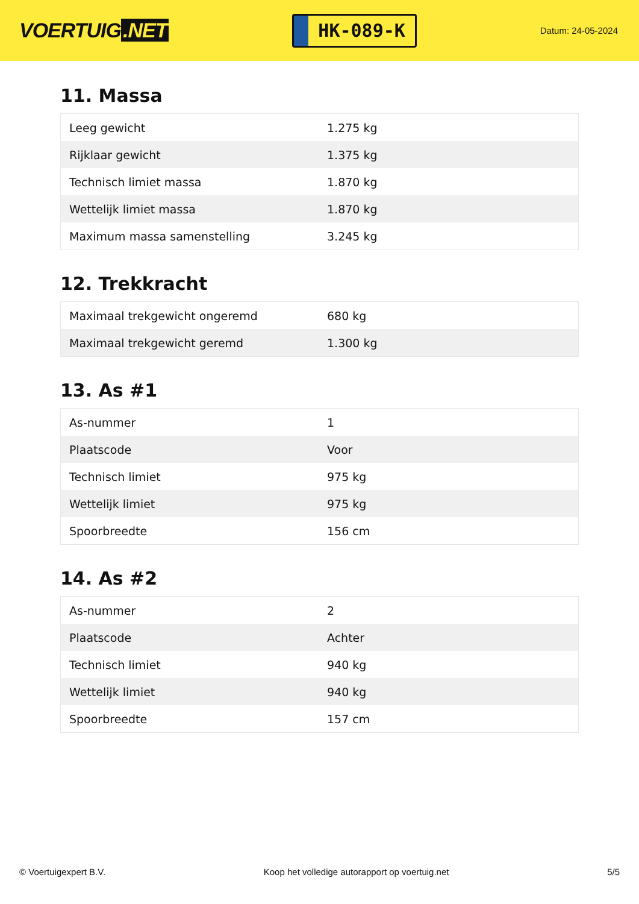VOERTUIG.NET
HK-089-K
Datum: 24-05-2024
11. Massa
| Leeg gewicht | 1.275 kg |
| Rijklaar gewicht | 1.375 kg |
| Technisch limiet massa | 1.870 kg |
| Wettelijk limiet massa | 1.870 kg |
| Maximum massa samenstelling | 3.245 kg |
12. Trekkracht
| Maximaal trekgewicht ongeremd | 680 kg |
| Maximaal trekgewicht geremd | 1.300 kg |
13. As #1
| As-nummer | 1 |
| Plaatscode | Voor |
| Technisch limiet | 975 kg |
| Wettelijk limiet | 975 kg |
| Spoorbreedte | 156 cm |
14. As #2
| As-nummer | 2 |
| Plaatscode | Achter |
| Technisch limiet | 940 kg |
| Wettelijk limiet | 940 kg |
| Spoorbreedte | 157 cm |
© Voertuigexpert B.V. Koop het volledige autorapport op voertuig.net 5/5